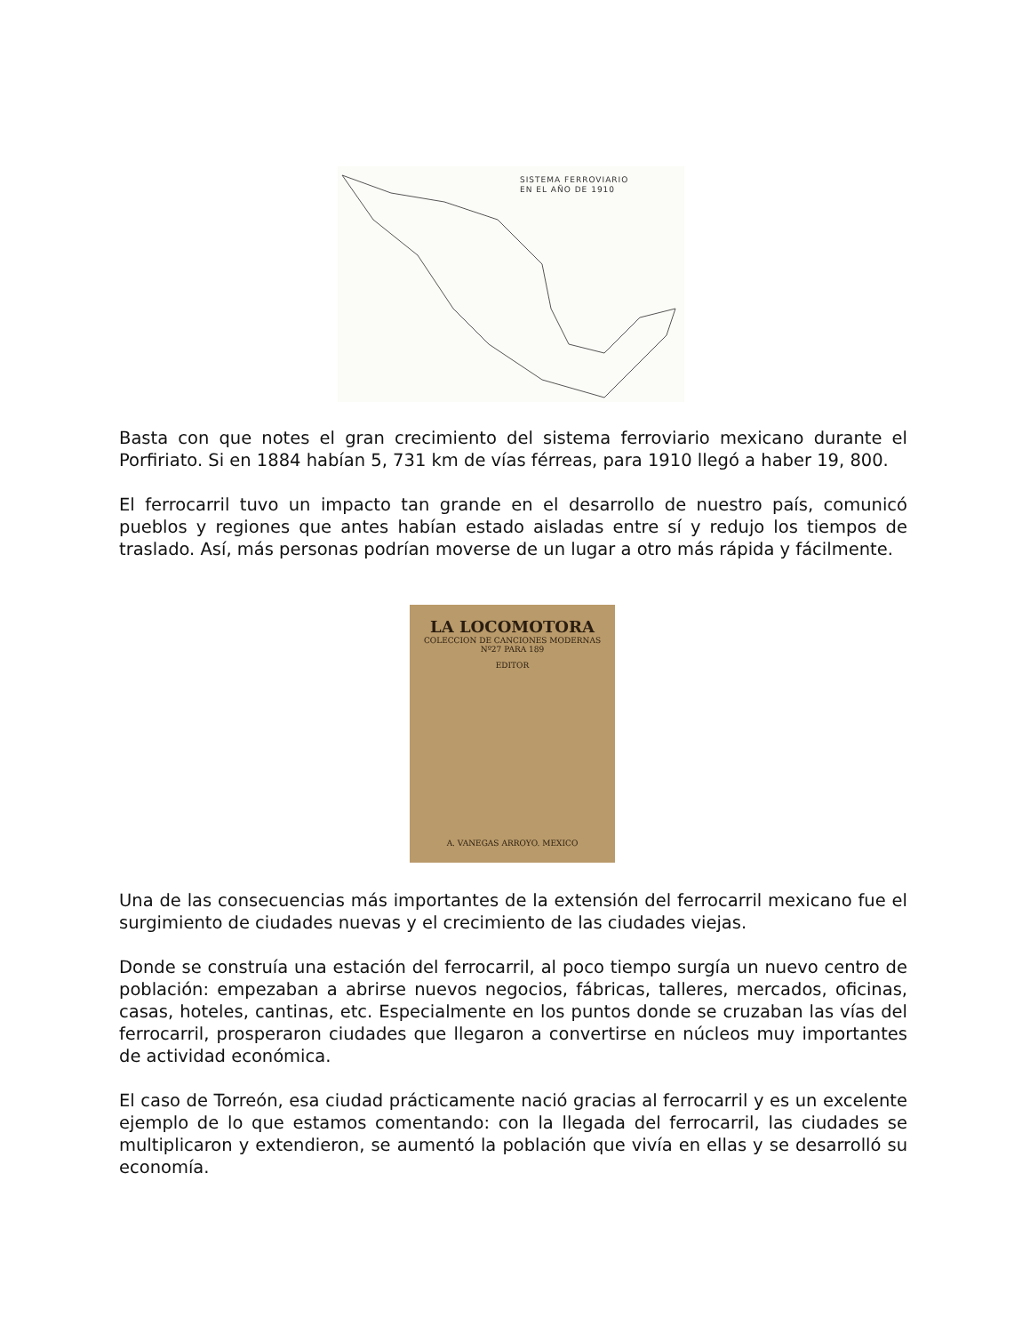SISTEMA FERROVIARIO
EN EL AÑO DE 1910
LA LOCOMOTORA
COLECCION DE CANCIONES MODERNAS
Nº27 PARA 189
EDITOR
A. VANEGAS ARROYO. MEXICO
Basta con que notes el gran crecimiento del sistema ferroviario mexicano durante el Porfiriato. Si en 1884 habían 5, 731 km de vías férreas, para 1910 llegó a haber 19, 800.
El ferrocarril tuvo un impacto tan grande en el desarrollo de nuestro país, comunicó pueblos y regiones que antes habían estado aisladas entre sí y redujo los tiempos de traslado. Así, más personas podrían moverse de un lugar a otro más rápida y fácilmente.
Una de las consecuencias más importantes de la extensión del ferrocarril mexicano fue el surgimiento de ciudades nuevas y el crecimiento de las ciudades viejas.
Donde se construía una estación del ferrocarril, al poco tiempo surgía un nuevo centro de población: empezaban a abrirse nuevos negocios, fábricas, talleres, mercados, oficinas, casas, hoteles, cantinas, etc. Especialmente en los puntos donde se cruzaban las vías del ferrocarril, prosperaron ciudades que llegaron a convertirse en núcleos muy importantes de actividad económica.
El caso de Torreón, esa ciudad prácticamente nació gracias al ferrocarril y es un excelente ejemplo de lo que estamos comentando: con la llegada del ferrocarril, las ciudades se multiplicaron y extendieron, se aumentó la población que vivía en ellas y se desarrolló su economía.